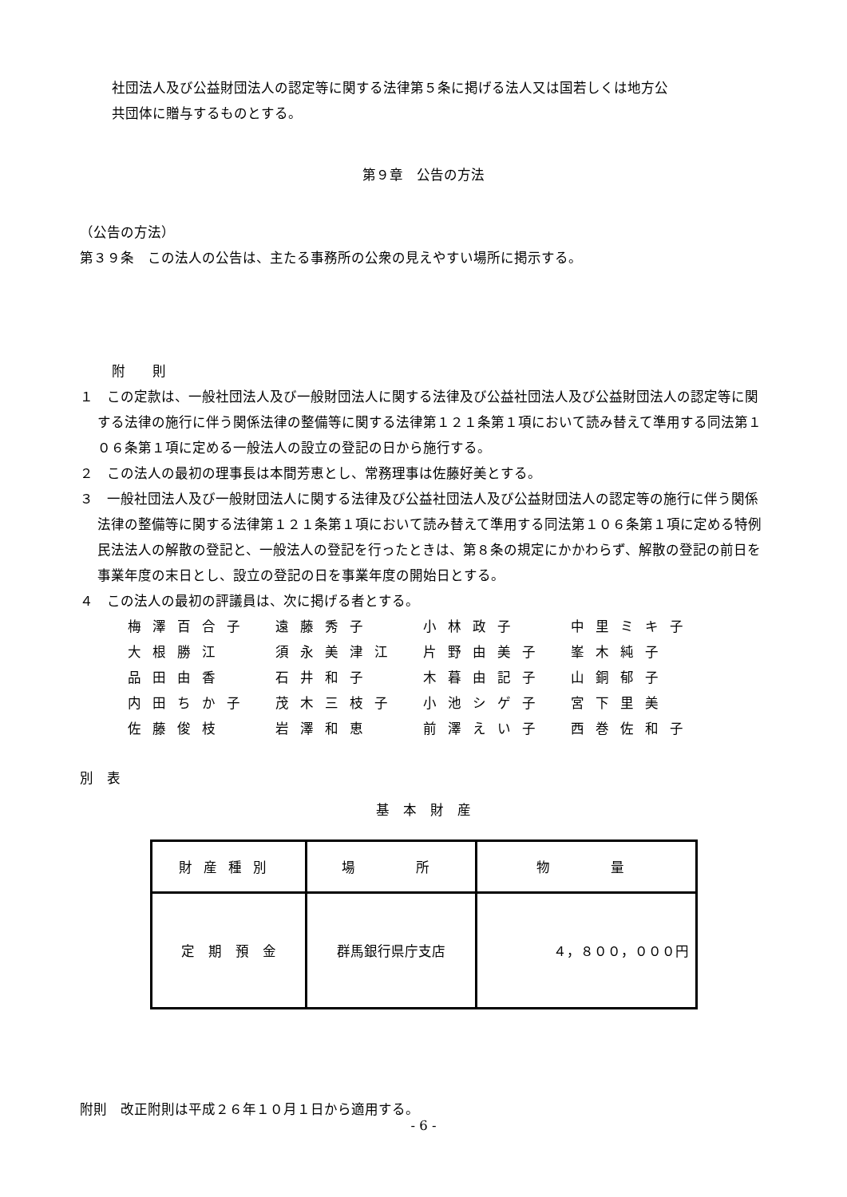社団法人及び公益財団法人の認定等に関する法律第５条に掲げる法人又は国若しくは地方公
共団体に贈与するものとする。
第９章　公告の方法
（公告の方法）
第３９条　この法人の公告は、主たる事務所の公衆の見えやすい場所に掲示する。
附　　則
１　この定款は、一般社団法人及び一般財団法人に関する法律及び公益社団法人及び公益財団法人の認定等に関する法律の施行に伴う関係法律の整備等に関する法律第１２１条第１項において読み替えて準用する同法第１０６条第１項に定める一般法人の設立の登記の日から施行する。
２　この法人の最初の理事長は本間芳恵とし、常務理事は佐藤好美とする。
３　一般社団法人及び一般財団法人に関する法律及び公益社団法人及び公益財団法人の認定等の施行に伴う関係法律の整備等に関する法律第１２１条第１項において読み替えて準用する同法第１０６条第１項に定める特例民法法人の解散の登記と、一般法人の登記を行ったときは、第８条の規定にかかわらず、解散の登記の前日を事業年度の末日とし、設立の登記の日を事業年度の開始日とする。
４　この法人の最初の評議員は、次に掲げる者とする。
| 梅澤百合子 | 遠藤秀子 | 小林政子 | 中里ミキ子 |
| 大根勝江 | 須永美津江 | 片野由美子 | 峯木純子 |
| 品田由香 | 石井和子 | 木暮由記子 | 山銅郁子 |
| 内田ちか子 | 茂木三枝子 | 小池シゲ子 | 宮下里美 |
| 佐藤俊枝 | 岩澤和恵 | 前澤えい子 | 西巻佐和子 |
別　表
基　本　財　産
| 財産種別 | 場 所 | 物 量 |
| --- | --- | --- |
| 定 期 預 金 | 群馬銀行県庁支店 | ４，８００，０００円 |
附則　改正附則は平成２６年１０月１日から適用する。
- 6 -